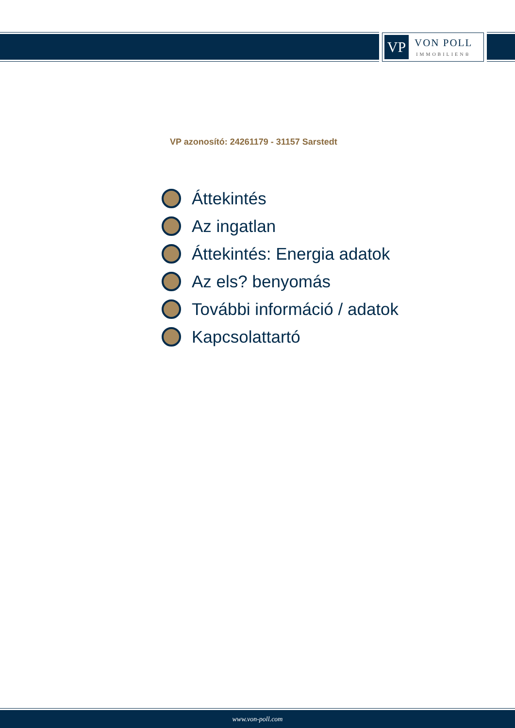VP
VON POLL
IMMOBILIEN®
VP azonosító: 24261179 - 31157 Sarstedt
Áttekintés
Az ingatlan
Áttekintés: Energia adatok
Az els? benyomás
További információ / adatok
Kapcsolattartó
www.von-poll.com